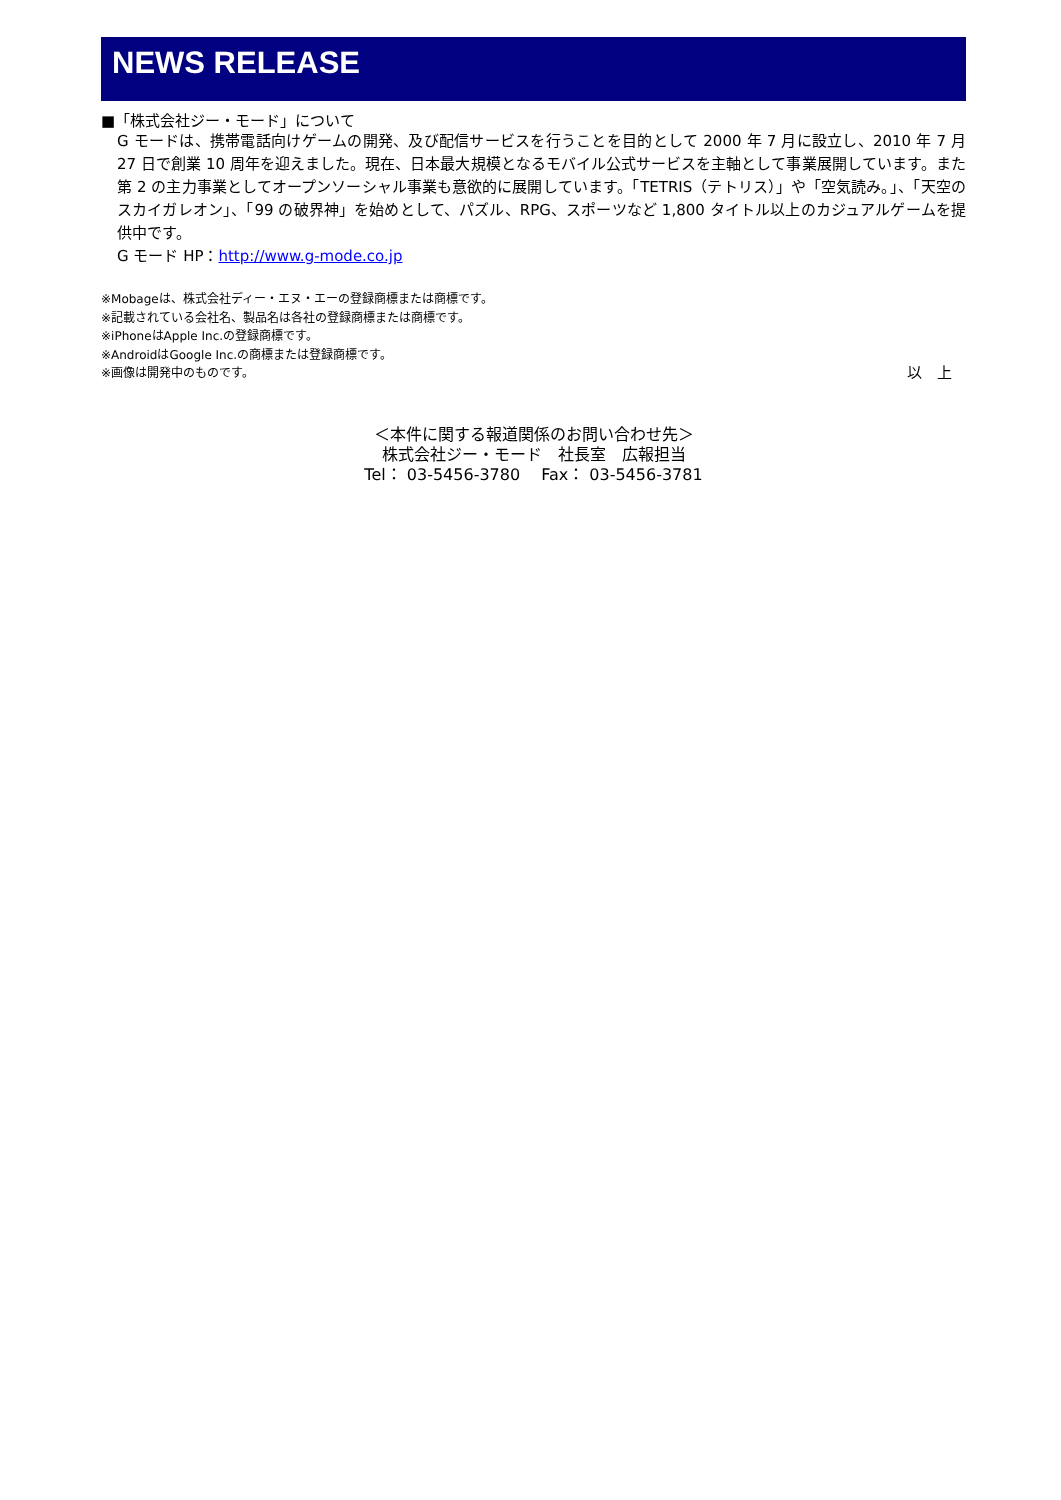NEWS RELEASE
■「株式会社ジー・モード」について
G モードは、携帯電話向けゲームの開発、及び配信サービスを行うことを目的として 2000 年 7 月に設立し、2010 年 7 月 27 日で創業 10 周年を迎えました。現在、日本最大規模となるモバイル公式サービスを主軸として事業展開しています。また第 2 の主力事業としてオープンソーシャル事業も意欲的に展開しています。「TETRIS（テトリス）」や「空気読み。」、「天空のスカイガレオン」、「99 の破界神」を始めとして、パズル、RPG、スポーツなど 1,800 タイトル以上のカジュアルゲームを提供中です。
G モード HP：http://www.g-mode.co.jp
※Mobageは、株式会社ディー・エヌ・エーの登録商標または商標です。
※記載されている会社名、製品名は各社の登録商標または商標です。
※iPhoneはApple Inc.の登録商標です。
※AndroidはGoogle Inc.の商標または登録商標です。
※画像は開発中のものです。 以　上
＜本件に関する報道関係のお問い合わせ先＞
株式会社ジー・モード　社長室　広報担当
Tel： 03-5456-3780　 Fax： 03-5456-3781